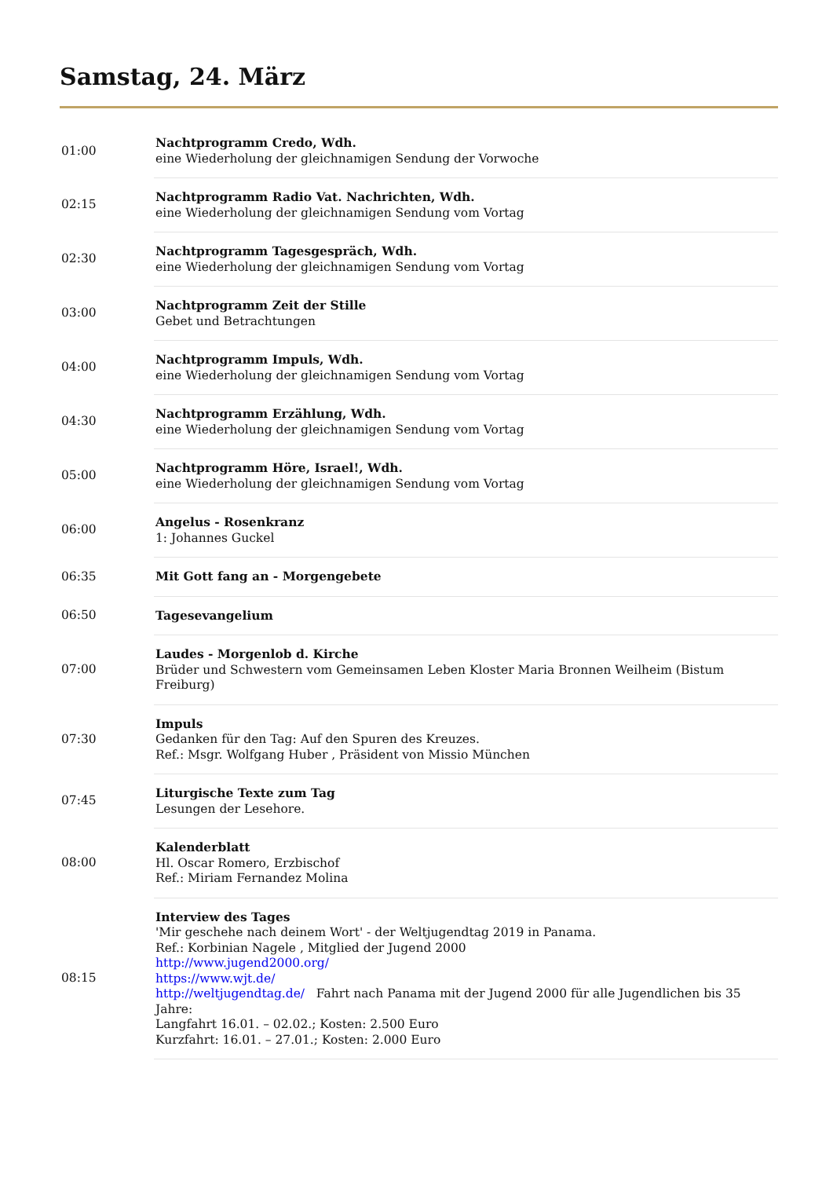Samstag, 24. März
| 01:00 | Nachtprogramm Credo, Wdh. eine Wiederholung der gleichnamigen Sendung der Vorwoche |
| 02:15 | Nachtprogramm Radio Vat. Nachrichten, Wdh. eine Wiederholung der gleichnamigen Sendung vom Vortag |
| 02:30 | Nachtprogramm Tagesgespräch, Wdh. eine Wiederholung der gleichnamigen Sendung vom Vortag |
| 03:00 | Nachtprogramm Zeit der Stille Gebet und Betrachtungen |
| 04:00 | Nachtprogramm Impuls, Wdh. eine Wiederholung der gleichnamigen Sendung vom Vortag |
| 04:30 | Nachtprogramm Erzählung, Wdh. eine Wiederholung der gleichnamigen Sendung vom Vortag |
| 05:00 | Nachtprogramm Höre, Israel!, Wdh. eine Wiederholung der gleichnamigen Sendung vom Vortag |
| 06:00 | Angelus - Rosenkranz 1: Johannes Guckel |
| 06:35 | Mit Gott fang an - Morgengebete |
| 06:50 | Tagesevangelium |
| 07:00 | Laudes - Morgenlob d. Kirche Brüder und Schwestern vom Gemeinsamen Leben Kloster Maria Bronnen Weilheim (Bistum Freiburg) |
| 07:30 | Impuls Gedanken für den Tag: Auf den Spuren des Kreuzes. Ref.: Msgr. Wolfgang Huber , Präsident von Missio München |
| 07:45 | Liturgische Texte zum Tag Lesungen der Lesehore. |
| 08:00 | Kalenderblatt Hl. Oscar Romero, Erzbischof Ref.: Miriam Fernandez Molina |
| 08:15 | Interview des Tages 'Mir geschehe nach deinem Wort' - der Weltjugendtag 2019 in Panama. Ref.: Korbinian Nagele , Mitglied der Jugend 2000 http://www.jugend2000.org/ https://www.wjt.de/ http://weltjugendtag.de/ Fahrt nach Panama mit der Jugend 2000 für alle Jugendlichen bis 35 Jahre: Langfahrt 16.01. – 02.02.; Kosten: 2.500 Euro Kurzfahrt: 16.01. – 27.01.; Kosten: 2.000 Euro |